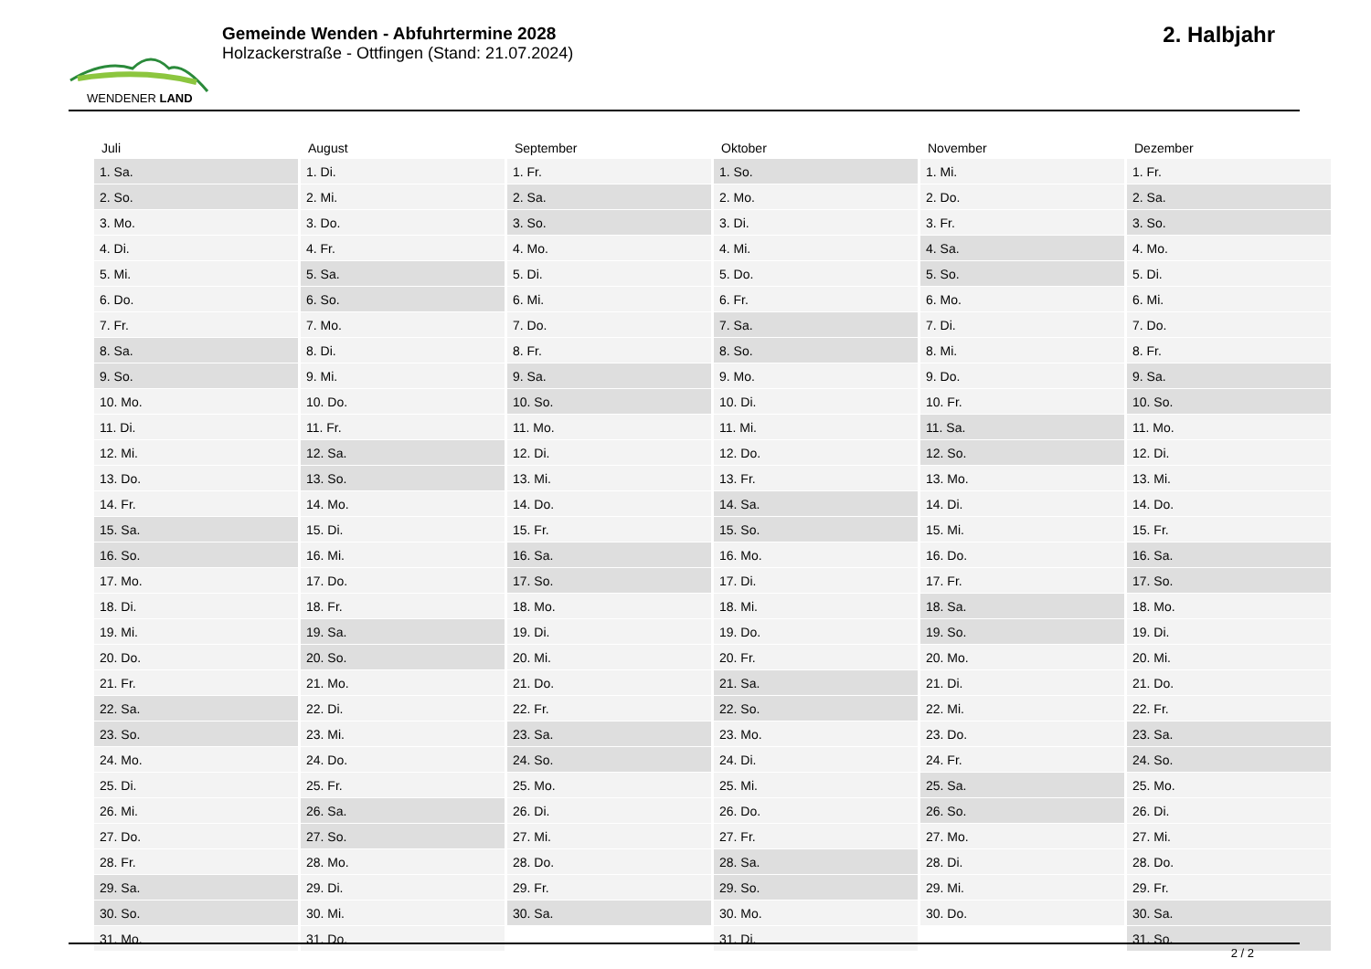WENDENER LAND
Gemeinde Wenden - Abfuhrtermine 2028
Holzackerstraße - Ottfingen (Stand: 21.07.2024)
2. Halbjahr
| Juli | August | September | Oktober | November | Dezember |
| --- | --- | --- | --- | --- | --- |
| 1. Sa. | 1. Di. | 1. Fr. | 1. So. | 1. Mi. | 1. Fr. |
| 2. So. | 2. Mi. | 2. Sa. | 2. Mo. | 2. Do. | 2. Sa. |
| 3. Mo. | 3. Do. | 3. So. | 3. Di. | 3. Fr. | 3. So. |
| 4. Di. | 4. Fr. | 4. Mo. | 4. Mi. | 4. Sa. | 4. Mo. |
| 5. Mi. | 5. Sa. | 5. Di. | 5. Do. | 5. So. | 5. Di. |
| 6. Do. | 6. So. | 6. Mi. | 6. Fr. | 6. Mo. | 6. Mi. |
| 7. Fr. | 7. Mo. | 7. Do. | 7. Sa. | 7. Di. | 7. Do. |
| 8. Sa. | 8. Di. | 8. Fr. | 8. So. | 8. Mi. | 8. Fr. |
| 9. So. | 9. Mi. | 9. Sa. | 9. Mo. | 9. Do. | 9. Sa. |
| 10. Mo. | 10. Do. | 10. So. | 10. Di. | 10. Fr. | 10. So. |
| 11. Di. | 11. Fr. | 11. Mo. | 11. Mi. | 11. Sa. | 11. Mo. |
| 12. Mi. | 12. Sa. | 12. Di. | 12. Do. | 12. So. | 12. Di. |
| 13. Do. | 13. So. | 13. Mi. | 13. Fr. | 13. Mo. | 13. Mi. |
| 14. Fr. | 14. Mo. | 14. Do. | 14. Sa. | 14. Di. | 14. Do. |
| 15. Sa. | 15. Di. | 15. Fr. | 15. So. | 15. Mi. | 15. Fr. |
| 16. So. | 16. Mi. | 16. Sa. | 16. Mo. | 16. Do. | 16. Sa. |
| 17. Mo. | 17. Do. | 17. So. | 17. Di. | 17. Fr. | 17. So. |
| 18. Di. | 18. Fr. | 18. Mo. | 18. Mi. | 18. Sa. | 18. Mo. |
| 19. Mi. | 19. Sa. | 19. Di. | 19. Do. | 19. So. | 19. Di. |
| 20. Do. | 20. So. | 20. Mi. | 20. Fr. | 20. Mo. | 20. Mi. |
| 21. Fr. | 21. Mo. | 21. Do. | 21. Sa. | 21. Di. | 21. Do. |
| 22. Sa. | 22. Di. | 22. Fr. | 22. So. | 22. Mi. | 22. Fr. |
| 23. So. | 23. Mi. | 23. Sa. | 23. Mo. | 23. Do. | 23. Sa. |
| 24. Mo. | 24. Do. | 24. So. | 24. Di. | 24. Fr. | 24. So. |
| 25. Di. | 25. Fr. | 25. Mo. | 25. Mi. | 25. Sa. | 25. Mo. |
| 26. Mi. | 26. Sa. | 26. Di. | 26. Do. | 26. So. | 26. Di. |
| 27. Do. | 27. So. | 27. Mi. | 27. Fr. | 27. Mo. | 27. Mi. |
| 28. Fr. | 28. Mo. | 28. Do. | 28. Sa. | 28. Di. | 28. Do. |
| 29. Sa. | 29. Di. | 29. Fr. | 29. So. | 29. Mi. | 29. Fr. |
| 30. So. | 30. Mi. | 30. Sa. | 30. Mo. | 30. Do. | 30. Sa. |
| 31. Mo. | 31. Do. | | 31. Di. | | 31. So. |
2 / 2